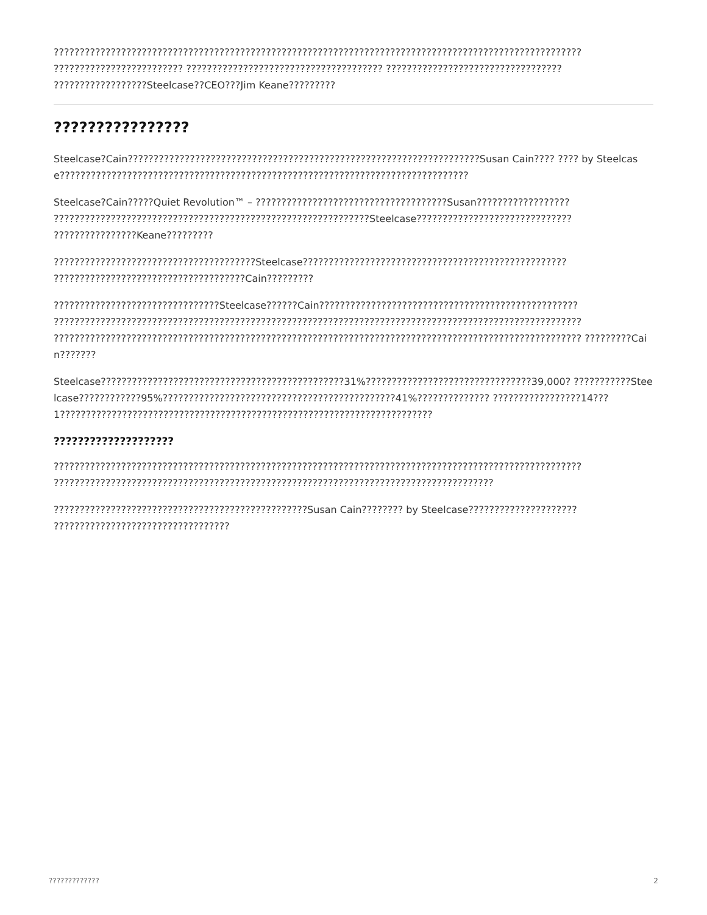?????????????????????????????????????????????????????????????????????????????????????????????????????? ????????????????????????? ?????????????????????????????????????? ?????????????????????????????????? ??????????????????Steelcase??CEO???Jim Keane?????????
????????????????
Steelcase?Cain????????????????????????????????????????????????????????????????????Susan Cain???? ???? by Steelcase???????????????????????????????????????????????????????????????????????????????
Steelcase?Cain?????Quiet Revolution™ – ?????????????????????????????????????Susan?????????????????? ?????????????????????????????????????????????????????????????Steelcase?????????????????????????????? ????????????????Keane?????????
???????????????????????????????????????Steelcase??????????????????????????????????????????????????? ?????????????????????????????????????Cain?????????
????????????????????????????????Steelcase??????Cain?????????????????????????????????????????????????? ?????????????????????????????????????????????????????????????????????????????????????????????????????? ?????????????????????????????????????????????????????????????????????????????????????????????????????? ?????????Cain???????
Steelcase???????????????????????????????????????????????31%????????????????????????????????39,000? ???????????Steelcase????????????95%?????????????????????????????????????????????41%?????????????? ?????????????????14???1????????????????????????????????????????????????????????????????????????
????????????????????
?????????????????????????????????????????????????????????????????????????????????????????????????????? ?????????????????????????????????????????????????????????????????????????????????????
?????????????????????????????????????????????????Susan Cain???????? by Steelcase????????????????????? ??????????????????????????????????
????????????? 2